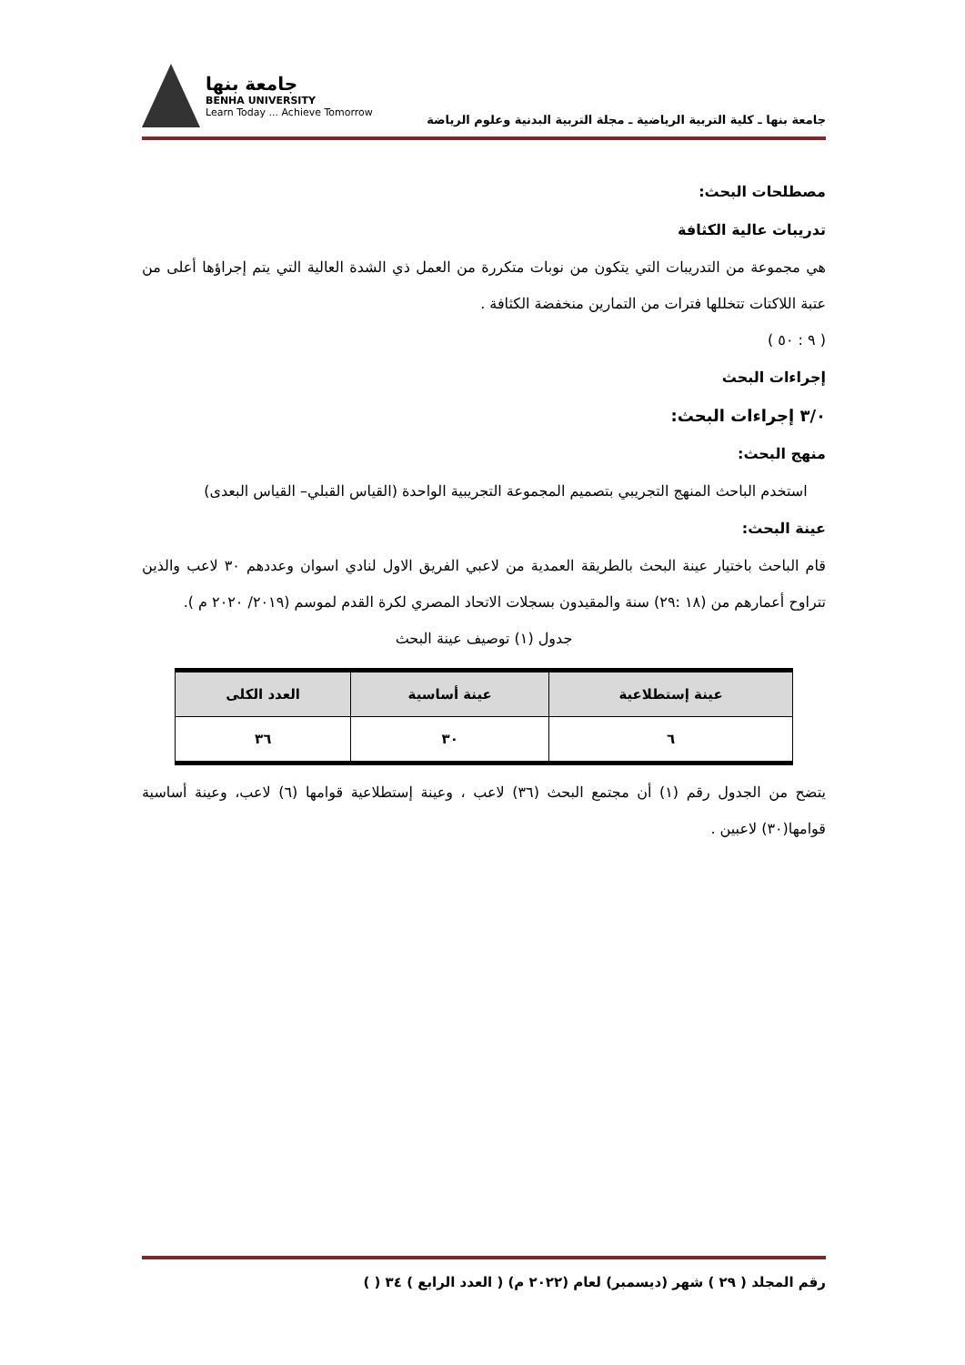جامعة بنها ـ كلية التربية الرياضية ـ مجلة التربية البدنية وعلوم الرياضة
جامعة بنها
BENHA UNIVERSITY
Learn Today ... Achieve Tomorrow
مصطلحات البحث:
تدريبات عالية الكثافة
هي مجموعة من التدريبات التي يتكون من نوبات متكررة من العمل ذي الشدة العالية التي يتم إجراؤها أعلى من عتبة اللاكتات تتخللها فترات من التمارين منخفضة الكثافة .
( ٩ : ٥٠ )
إجراءات البحث
٣/٠ إجراءات البحث:
منهج البحث:
استخدم الباحث المنهج التجريبي بتصميم المجموعة التجريبية الواحدة (القياس القبلي– القياس البعدى)
عينة البحث:
قام الباحث باختيار عينة البحث بالطريقة العمدية من لاعبي الفريق الاول لنادي اسوان وعددهم ٣٠ لاعب والذين تتراوح أعمارهم من (١٨ :٢٩) سنة والمقيدون بسجلات الاتحاد المصري لكرة القدم لموسم (٢٠١٩/ ٢٠٢٠ م ).
جدول (١) توصيف عينة البحث
| عينة إستطلاعية | عينة أساسية | العدد الكلى |
| --- | --- | --- |
| ٦ | ٣٠ | ٣٦ |
يتضح من الجدول رقم (١) أن مجتمع البحث (٣٦) لاعب ، وعينة إستطلاعية قوامها (٦) لاعب، وعينة أساسية قوامها(٣٠) لاعبين .
رقم المجلد ( ٢٩ ) شهر (ديسمبر) لعام (٢٠٢٢ م) ( العدد الرابع ) ٣٤ ( )